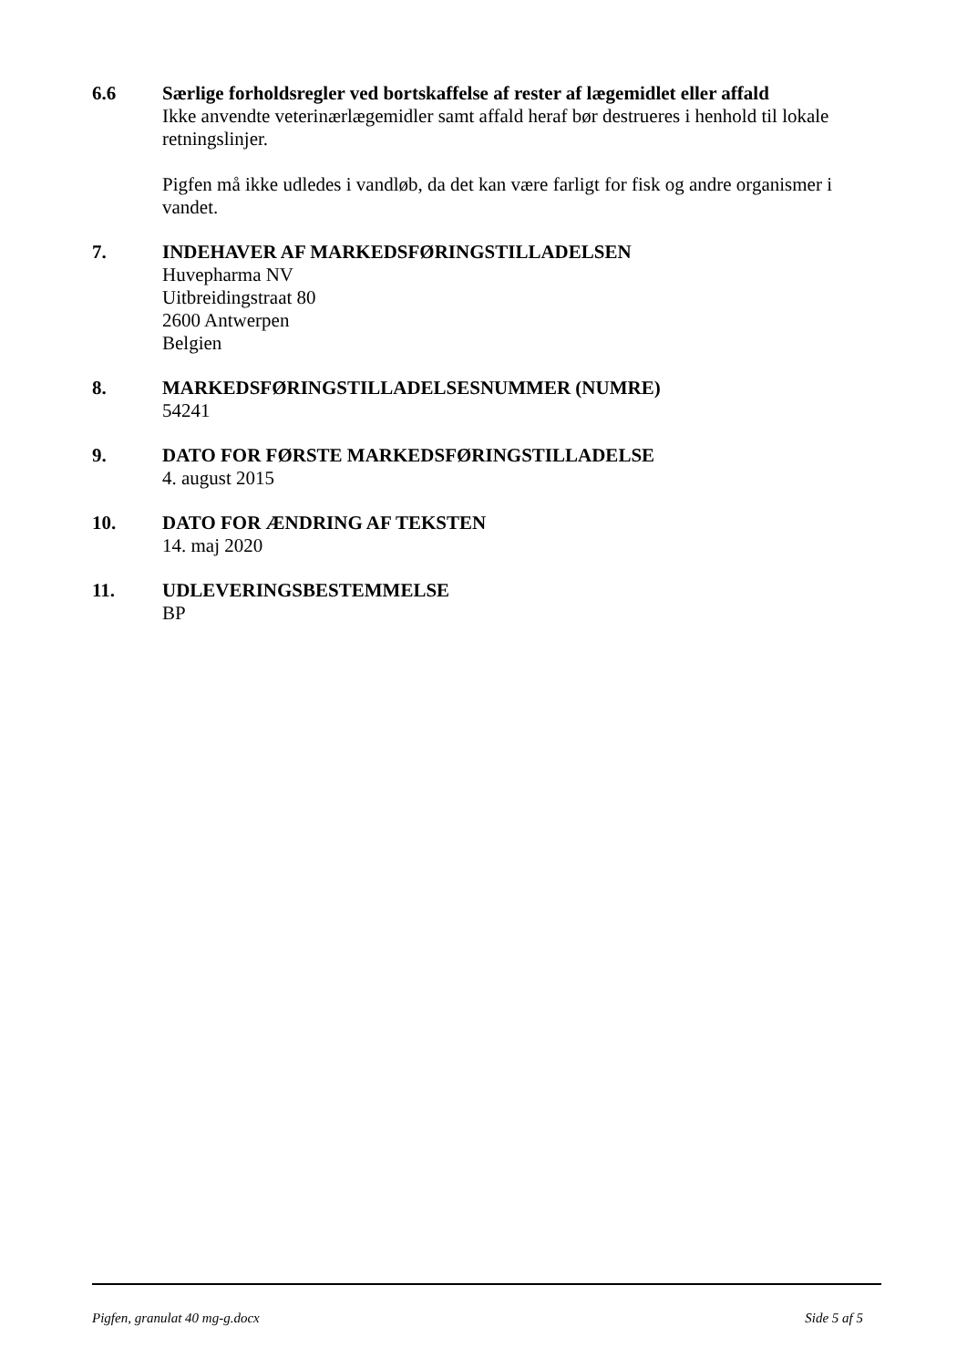6.6 Særlige forholdsregler ved bortskaffelse af rester af lægemidlet eller affald
Ikke anvendte veterinærlægemidler samt affald heraf bør destrueres i henhold til lokale retningslinjer.
Pigfen må ikke udledes i vandløb, da det kan være farligt for fisk og andre organismer i vandet.
7. INDEHAVER AF MARKEDSFØRINGSTILLADELSEN
Huvepharma NV
Uitbreidingstraat 80
2600 Antwerpen
Belgien
8. MARKEDSFØRINGSTILLADELSESNUMMER (NUMRE)
54241
9. DATO FOR FØRSTE MARKEDSFØRINGSTILLADELSE
4. august 2015
10. DATO FOR ÆNDRING AF TEKSTEN
14. maj 2020
11. UDLEVERINGSBESTEMMELSE
BP
Pigfen, granulat 40 mg-g.docx Side 5 af 5